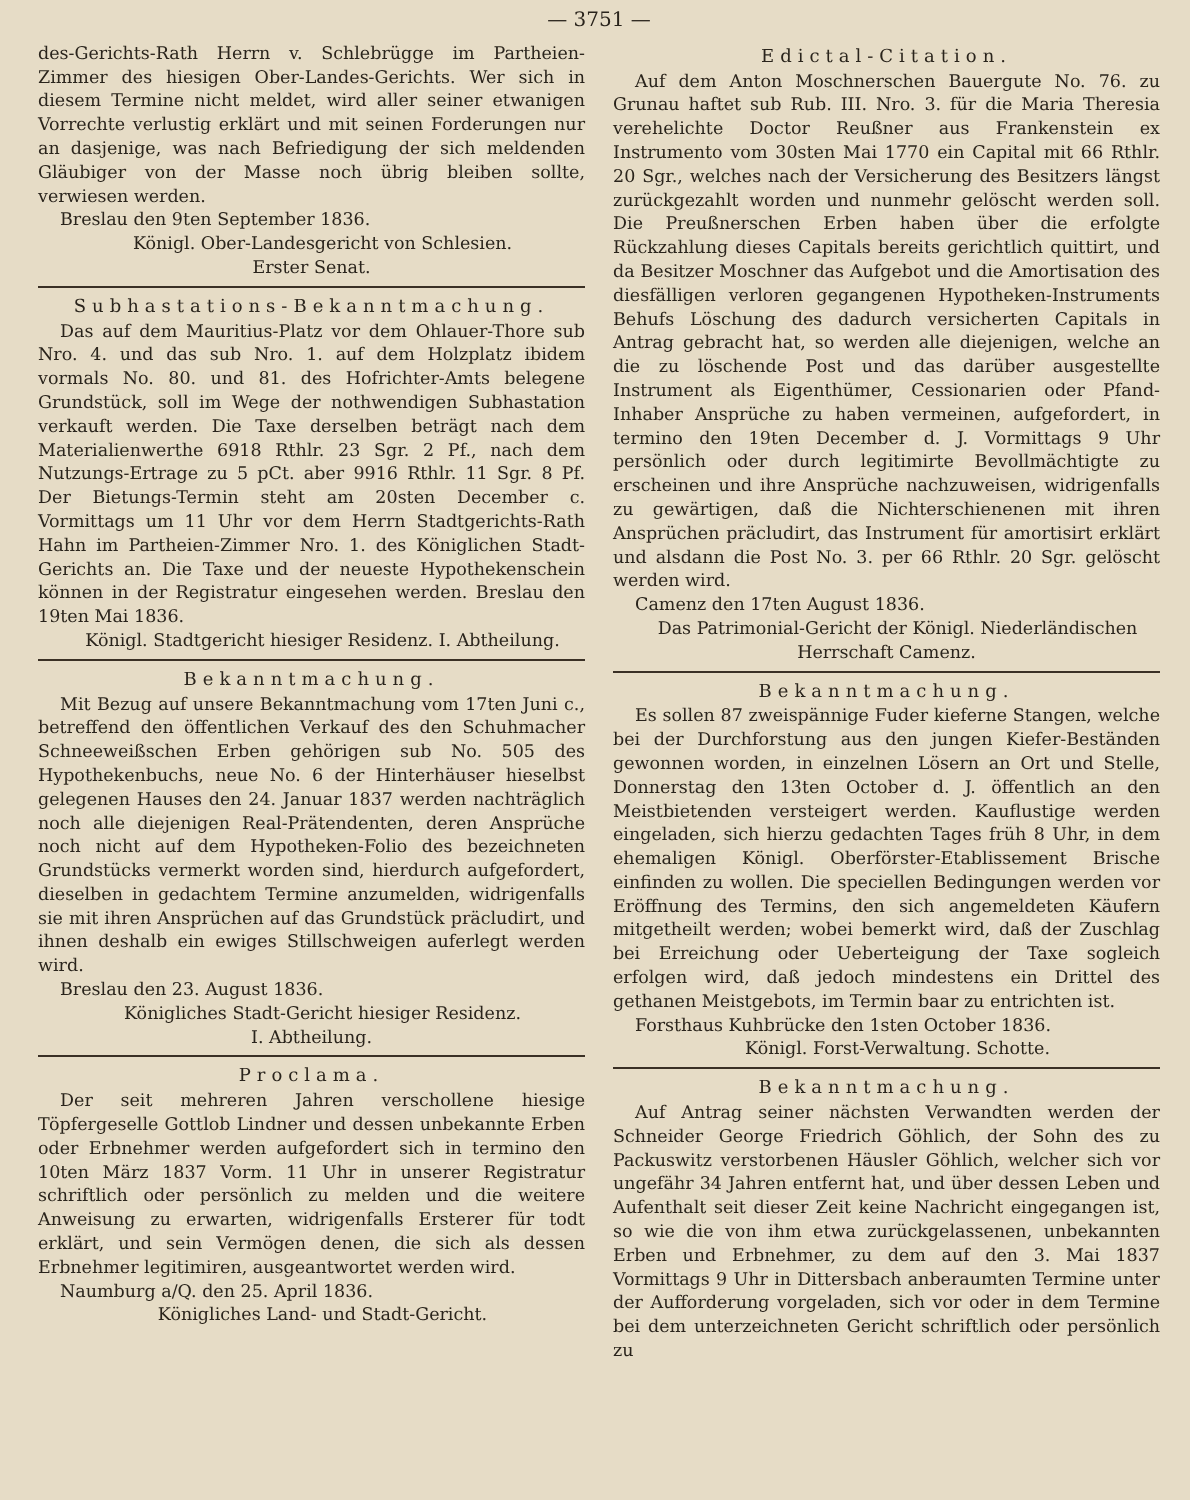— 3751 —
des-Gerichts-Rath Herrn v. Schlebrügge im Partheien-Zimmer des hiesigen Ober-Landes-Gerichts. Wer sich in diesem Termine nicht meldet, wird aller seiner etwanigen Vorrechte verlustig erklärt und mit seinen Forderungen nur an dasjenige, was nach Befriedigung der sich meldenden Gläubiger von der Masse noch übrig bleiben sollte, verwiesen werden.
Breslau den 9ten September 1836.
Königl. Ober-Landesgericht von Schlesien.
Erster Senat.
Subhastations-Bekanntmachung.
Das auf dem Mauritius-Platz vor dem Ohlauer-Thore sub Nro. 4. und das sub Nro. 1. auf dem Holzplatz ibidem vormals No. 80. und 81. des Hofrichter-Amts belegene Grundstück, soll im Wege der nothwendigen Subhastation verkauft werden. Die Taxe derselben beträgt nach dem Materialienwerthe 6918 Rthlr. 23 Sgr. 2 Pf., nach dem Nutzungs-Ertrage zu 5 pCt. aber 9916 Rthlr. 11 Sgr. 8 Pf. Der Bietungs-Termin steht am 20sten December c. Vormittags um 11 Uhr vor dem Herrn Stadtgerichts-Rath Hahn im Partheien-Zimmer Nro. 1. des Königlichen Stadt-Gerichts an. Die Taxe und der neueste Hypothekenschein können in der Registratur eingesehen werden. Breslau den 19ten Mai 1836.
Königl. Stadtgericht hiesiger Residenz. I. Abtheilung.
Bekanntmachung.
Mit Bezug auf unsere Bekanntmachung vom 17ten Juni c., betreffend den öffentlichen Verkauf des den Schuhmacher Schneeweißschen Erben gehörigen sub No. 505 des Hypothekenbuchs, neue No. 6 der Hinterhäuser hieselbst gelegenen Hauses den 24. Januar 1837 werden nachträglich noch alle diejenigen Real-Prätendenten, deren Ansprüche noch nicht auf dem Hypotheken-Folio des bezeichneten Grundstücks vermerkt worden sind, hierdurch aufgefordert, dieselben in gedachtem Termine anzumelden, widrigenfalls sie mit ihren Ansprüchen auf das Grundstück präcludirt, und ihnen deshalb ein ewiges Stillschweigen auferlegt werden wird.
Breslau den 23. August 1836.
Königliches Stadt-Gericht hiesiger Residenz.
I. Abtheilung.
Proclama.
Der seit mehreren Jahren verschollene hiesige Töpfergeselle Gottlob Lindner und dessen unbekannte Erben oder Erbnehmer werden aufgefordert sich in termino den 10ten März 1837 Vorm. 11 Uhr in unserer Registratur schriftlich oder persönlich zu melden und die weitere Anweisung zu erwarten, widrigenfalls Ersterer für todt erklärt, und sein Vermögen denen, die sich als dessen Erbnehmer legitimiren, ausgeantwortet werden wird.
Naumburg a/Q. den 25. April 1836.
Königliches Land- und Stadt-Gericht.
Edictal-Citation.
Auf dem Anton Moschnerschen Bauergute No. 76. zu Grunau haftet sub Rub. III. Nro. 3. für die Maria Theresia verehelichte Doctor Reußner aus Frankenstein ex Instrumento vom 30sten Mai 1770 ein Capital mit 66 Rthlr. 20 Sgr., welches nach der Versicherung des Besitzers längst zurückgezahlt worden und nunmehr gelöscht werden soll. Die Preußnerschen Erben haben über die erfolgte Rückzahlung dieses Capitals bereits gerichtlich quittirt, und da Besitzer Moschner das Aufgebot und die Amortisation des diesfälligen verloren gegangenen Hypotheken-Instruments Behufs Löschung des dadurch versicherten Capitals in Antrag gebracht hat, so werden alle diejenigen, welche an die zu löschende Post und das darüber ausgestellte Instrument als Eigenthümer, Cessionarien oder Pfand-Inhaber Ansprüche zu haben vermeinen, aufgefordert, in termino den 19ten December d. J. Vormittags 9 Uhr persönlich oder durch legitimirte Bevollmächtigte zu erscheinen und ihre Ansprüche nachzuweisen, widrigenfalls zu gewärtigen, daß die Nichterschienenen mit ihren Ansprüchen präcludirt, das Instrument für amortisirt erklärt und alsdann die Post No. 3. per 66 Rthlr. 20 Sgr. gelöscht werden wird.
Camenz den 17ten August 1836.
Das Patrimonial-Gericht der Königl. Niederländischen Herrschaft Camenz.
Bekanntmachung.
Es sollen 87 zweispännige Fuder kieferne Stangen, welche bei der Durchforstung aus den jungen Kiefer-Beständen gewonnen worden, in einzelnen Lösern an Ort und Stelle, Donnerstag den 13ten October d. J. öffentlich an den Meistbietenden versteigert werden. Kauflustige werden eingeladen, sich hierzu gedachten Tages früh 8 Uhr, in dem ehemaligen Königl. Oberförster-Etablissement Brische einfinden zu wollen. Die speciellen Bedingungen werden vor Eröffnung des Termins, den sich angemeldeten Käufern mitgetheilt werden; wobei bemerkt wird, daß der Zuschlag bei Erreichung oder Ueberteigung der Taxe sogleich erfolgen wird, daß jedoch mindestens ein Drittel des gethanen Meistgebots, im Termin baar zu entrichten ist.
Forsthaus Kuhbrücke den 1sten October 1836.
Königl. Forst-Verwaltung. Schotte.
Bekanntmachung.
Auf Antrag seiner nächsten Verwandten werden der Schneider George Friedrich Göhlich, der Sohn des zu Packuswitz verstorbenen Häusler Göhlich, welcher sich vor ungefähr 34 Jahren entfernt hat, und über dessen Leben und Aufenthalt seit dieser Zeit keine Nachricht eingegangen ist, so wie die von ihm etwa zurückgelassenen, unbekannten Erben und Erbnehmer, zu dem auf den 3. Mai 1837 Vormittags 9 Uhr in Dittersbach anberaumten Termine unter der Aufforderung vorgeladen, sich vor oder in dem Termine bei dem unterzeichneten Gericht schriftlich oder persönlich zu